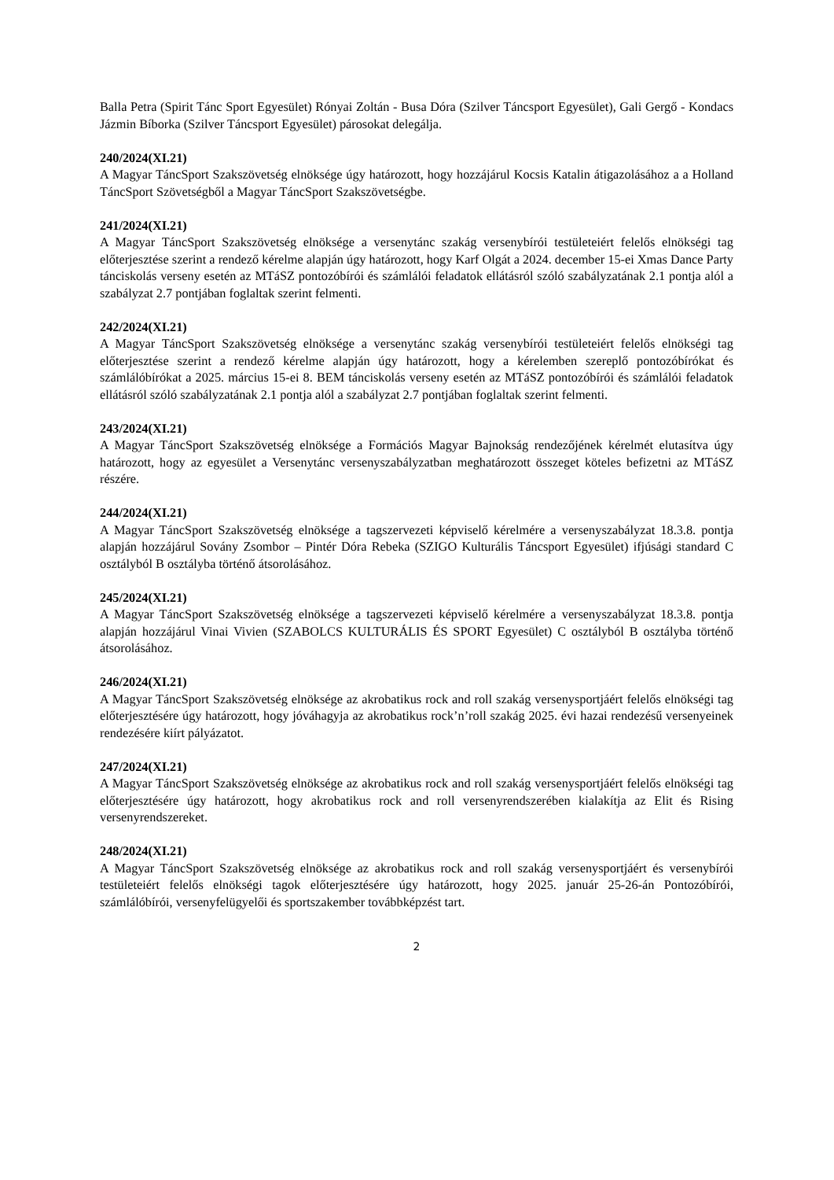Balla Petra (Spirit Tánc Sport Egyesület) Rónyai Zoltán - Busa Dóra (Szilver Táncsport Egyesület), Gali Gergő - Kondacs Jázmin Bíborka (Szilver Táncsport Egyesület) párosokat delegálja.
240/2024(XI.21)
A Magyar TáncSport Szakszövetség elnöksége úgy határozott, hogy hozzájárul Kocsis Katalin átigazolásához a a Holland TáncSport Szövetségből a Magyar TáncSport Szakszövetségbe.
241/2024(XI.21)
A Magyar TáncSport Szakszövetség elnöksége a versenytánc szakág versenybírói testületeiért felelős elnökségi tag előterjesztése szerint a rendező kérelme alapján úgy határozott, hogy Karf Olgát a 2024. december 15-ei Xmas Dance Party tánciskolás verseny esetén az MTáSZ pontozóbírói és számlálói feladatok ellátásról szóló szabályzatának 2.1 pontja alól a szabályzat 2.7 pontjában foglaltak szerint felmenti.
242/2024(XI.21)
A Magyar TáncSport Szakszövetség elnöksége a versenytánc szakág versenybírói testületeiért felelős elnökségi tag előterjesztése szerint a rendező kérelme alapján úgy határozott, hogy a kérelemben szereplő pontozóbírókat és számlálóbírókat a 2025. március 15-ei 8. BEM tánciskolás verseny esetén az MTáSZ pontozóbírói és számlálói feladatok ellátásról szóló szabályzatának 2.1 pontja alól a szabályzat 2.7 pontjában foglaltak szerint felmenti.
243/2024(XI.21)
A Magyar TáncSport Szakszövetség elnöksége a Formációs Magyar Bajnokság rendezőjének kérelmét elutasítva úgy határozott, hogy az egyesület a Versenytánc versenyszabályzatban meghatározott összeget köteles befizetni az MTáSZ részére.
244/2024(XI.21)
A Magyar TáncSport Szakszövetség elnöksége a tagszervezeti képviselő kérelmére a versenyszabályzat 18.3.8. pontja alapján hozzájárul Sovány Zsombor – Pintér Dóra Rebeka (SZIGO Kulturális Táncsport Egyesület) ifjúsági standard C osztályból B osztályba történő átsorolásához.
245/2024(XI.21)
A Magyar TáncSport Szakszövetség elnöksége a tagszervezeti képviselő kérelmére a versenyszabályzat 18.3.8. pontja alapján hozzájárul Vinai Vivien (SZABOLCS KULTURÁLIS ÉS SPORT Egyesület) C osztályból B osztályba történő átsorolásához.
246/2024(XI.21)
A Magyar TáncSport Szakszövetség elnöksége az akrobatikus rock and roll szakág versenysportjáért felelős elnökségi tag előterjesztésére úgy határozott, hogy jóváhagyja az akrobatikus rock’n’roll szakág 2025. évi hazai rendezésű versenyeinek rendezésére kiírt pályázatot.
247/2024(XI.21)
A Magyar TáncSport Szakszövetség elnöksége az akrobatikus rock and roll szakág versenysportjáért felelős elnökségi tag előterjesztésére úgy határozott, hogy akrobatikus rock and roll versenyrendszerében kialakítja az Elit és Rising versenyrendszereket.
248/2024(XI.21)
A Magyar TáncSport Szakszövetség elnöksége az akrobatikus rock and roll szakág versenysportjáért és versenybírói testületeiért felelős elnökségi tagok előterjesztésére úgy határozott, hogy 2025. január 25-26-án Pontozóbírói, számlálóbírói, versenyfelügyelői és sportszakember továbbképzést tart.
2